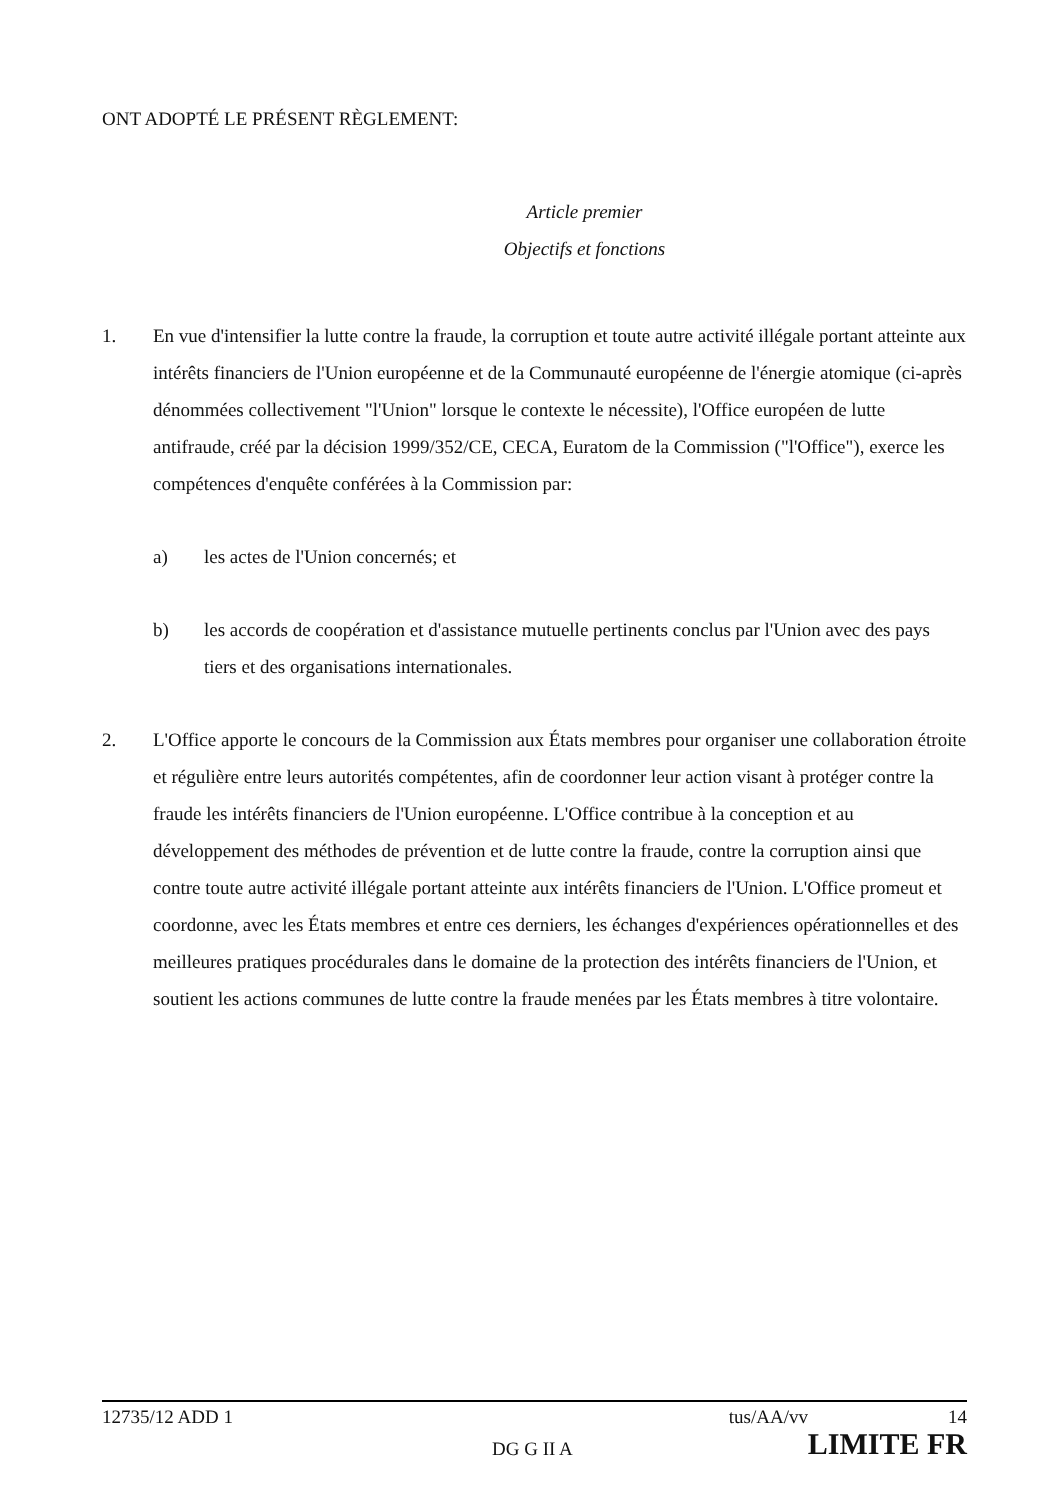ONT ADOPTÉ LE PRÉSENT RÈGLEMENT:
Article premier
Objectifs et fonctions
1. En vue d'intensifier la lutte contre la fraude, la corruption et toute autre activité illégale portant atteinte aux intérêts financiers de l'Union européenne et de la Communauté européenne de l'énergie atomique (ci-après dénommées collectivement "l'Union" lorsque le contexte le nécessite), l'Office européen de lutte antifraude, créé par la décision 1999/352/CE, CECA, Euratom de la Commission ("l'Office"), exerce les compétences d'enquête conférées à la Commission par:
a) les actes de l'Union concernés; et
b) les accords de coopération et d'assistance mutuelle pertinents conclus par l'Union avec des pays tiers et des organisations internationales.
2. L'Office apporte le concours de la Commission aux États membres pour organiser une collaboration étroite et régulière entre leurs autorités compétentes, afin de coordonner leur action visant à protéger contre la fraude les intérêts financiers de l'Union européenne. L'Office contribue à la conception et au développement des méthodes de prévention et de lutte contre la fraude, contre la corruption ainsi que contre toute autre activité illégale portant atteinte aux intérêts financiers de l'Union. L'Office promeut et coordonne, avec les États membres et entre ces derniers, les échanges d'expériences opérationnelles et des meilleures pratiques procédurales dans le domaine de la protection des intérêts financiers de l'Union, et soutient les actions communes de lutte contre la fraude menées par les États membres à titre volontaire.
12735/12 ADD 1 tus/AA/vv 14
DG G II A LIMITE FR